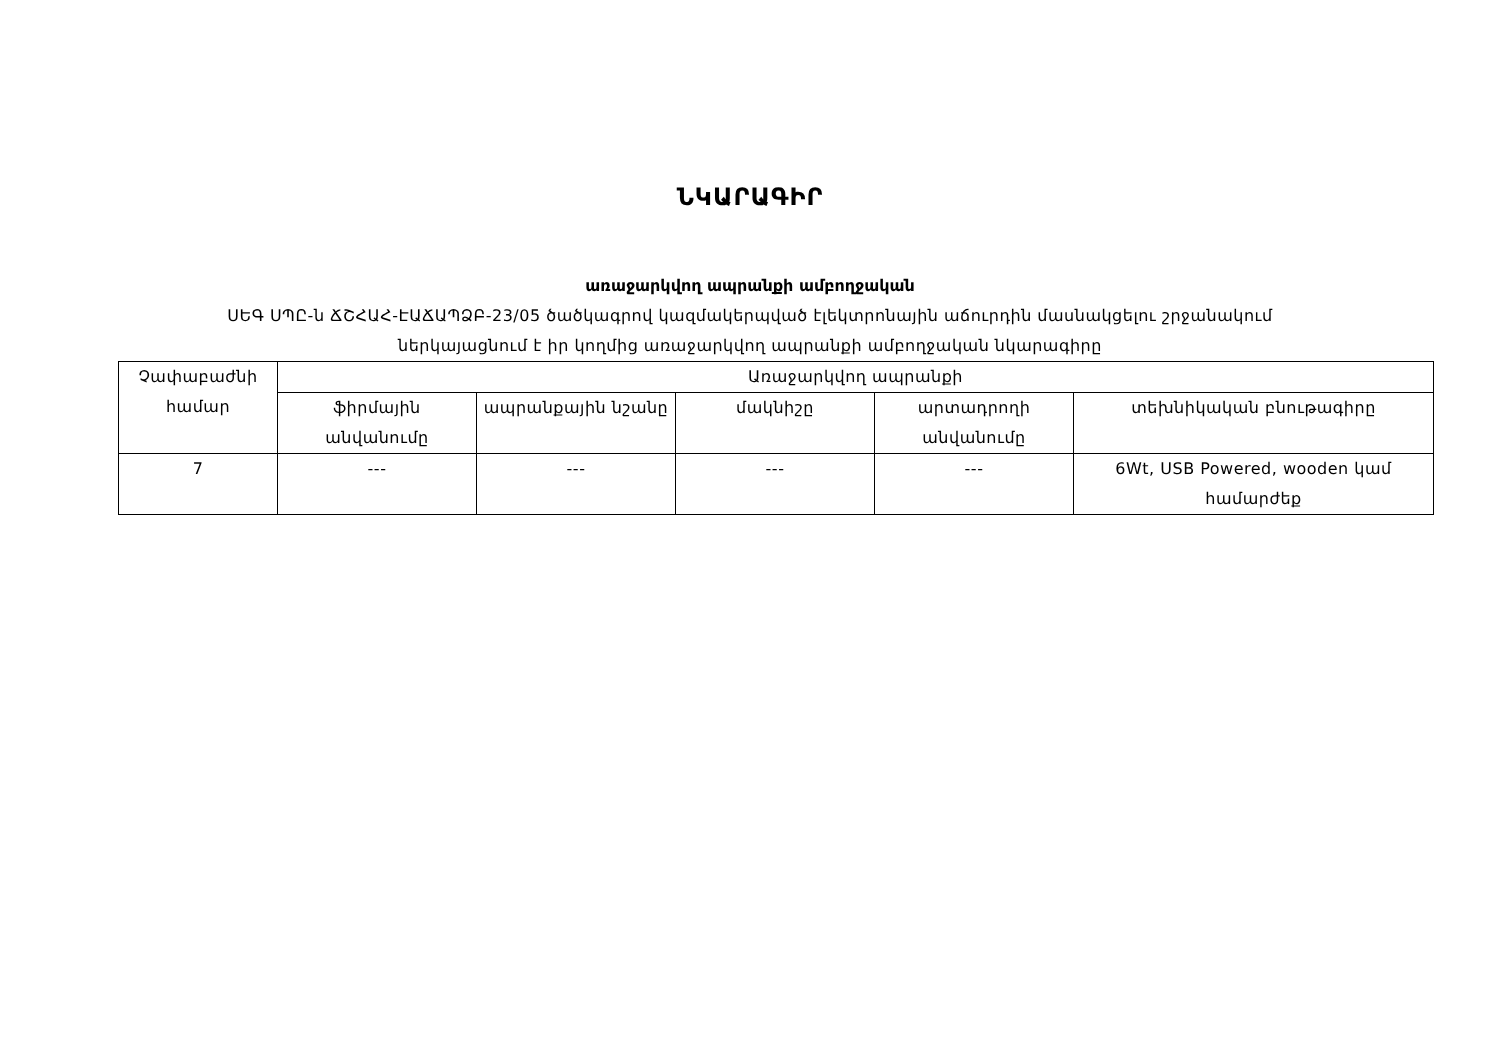ՆԿԱՐԱԳԻՐ
առաջարկվող ապրանքի ամբողջական
ՍԵԳ ՍՊԸ-ն ՃՇՀԱՀ-ԷԱՃԱՊՁԲ-23/05 ծածկագրով կազմակերպված էլեկտրոնային աճուրդին մասնակցելու շրջանակում
ներկայացնում է իր կողմից առաջարկվող ապրանքի ամբողջական նկարագիրը
| Չափաբաժնի համար | Առաջարկվող ապրանքի | | | | |
| --- | --- | --- | --- | --- | --- |
| | ֆիրմային անվանումը | ապրանքային նշանը | մակնիշը | արտադրողի անվանումը | տեխնիկական բնութագիրը |
| 7 | --- | --- | --- | --- | 6Wt, USB Powered, wooden կամ համարժեք |